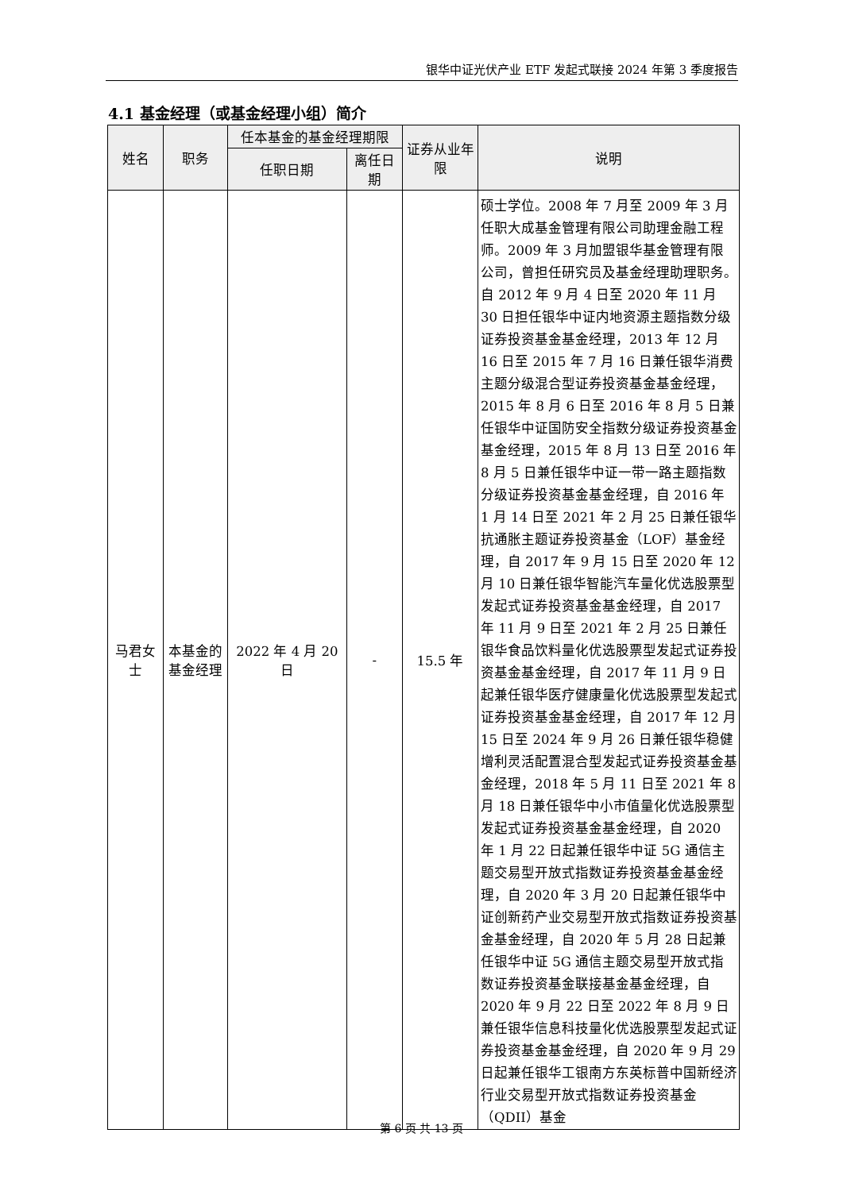银华中证光伏产业 ETF 发起式联接 2024 年第 3 季度报告
4.1 基金经理（或基金经理小组）简介
| 姓名 | 职务 | 任本基金的基金经理期限 | | 证券从业年限 | 说明 |
| --- | --- | --- | --- | --- | --- |
| | | 任职日期 | 离任日期 | | |
| 马君女士 | 本基金的基金经理 | 2022 年 4 月 20 日 | - | 15.5 年 | 硕士学位。2008 年 7 月至 2009 年 3 月任职大成基金管理有限公司助理金融工程师。2009 年 3 月加盟银华基金管理有限公司，曾担任研究员及基金经理助理职务。自 2012 年 9 月 4 日至 2020 年 11 月 30 日担任银华中证内地资源主题指数分级证券投资基金基金经理，2013 年 12 月 16 日至 2015 年 7 月 16 日兼任银华消费主题分级混合型证券投资基金基金经理，2015 年 8 月 6 日至 2016 年 8 月 5 日兼任银华中证国防安全指数分级证券投资基金基金经理，2015 年 8 月 13 日至 2016 年 8 月 5 日兼任银华中证一带一路主题指数分级证券投资基金基金经理，自 2016 年 1 月 14 日至 2021 年 2 月 25 日兼任银华抗通胀主题证券投资基金（LOF）基金经理，自 2017 年 9 月 15 日至 2020 年 12 月 10 日兼任银华智能汽车量化优选股票型发起式证券投资基金基金经理，自 2017 年 11 月 9 日至 2021 年 2 月 25 日兼任银华食品饮料量化优选股票型发起式证券投资基金基金经理，自 2017 年 11 月 9 日起兼任银华医疗健康量化优选股票型发起式证券投资基金基金经理，自 2017 年 12 月 15 日至 2024 年 9 月 26 日兼任银华稳健增利灵活配置混合型发起式证券投资基金基金经理，2018 年 5 月 11 日至 2021 年 8 月 18 日兼任银华中小市值量化优选股票型发起式证券投资基金基金经理，自 2020 年 1 月 22 日起兼任银华中证 5G 通信主题交易型开放式指数证券投资基金基金经理，自 2020 年 3 月 20 日起兼任银华中证创新药产业交易型开放式指数证券投资基金基金经理，自 2020 年 5 月 28 日起兼任银华中证 5G 通信主题交易型开放式指数证券投资基金联接基金基金经理，自 2020 年 9 月 22 日至 2022 年 8 月 9 日兼任银华信息科技量化优选股票型发起式证券投资基金基金经理，自 2020 年 9 月 29 日起兼任银华工银南方东英标普中国新经济行业交易型开放式指数证券投资基金（QDII）基金 |
第 6 页 共 13 页